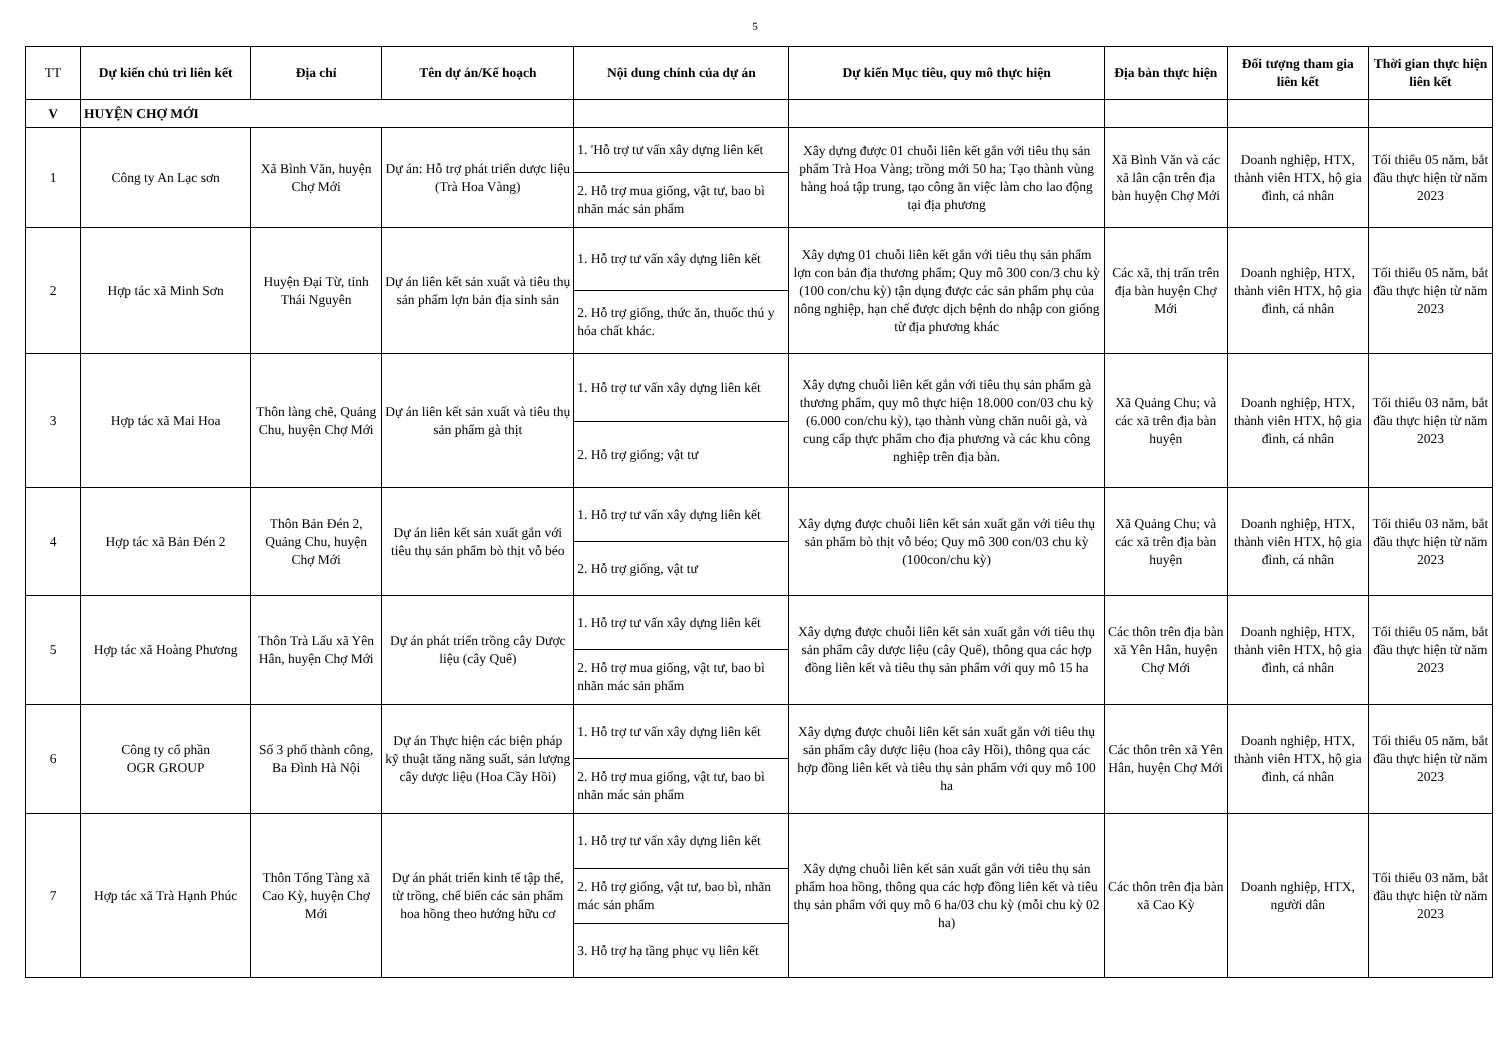5
| TT | Dự kiến chủ trì liên kết | Địa chỉ | Tên dự án/Kế hoạch | Nội dung chính của dự án | Dự kiến Mục tiêu, quy mô thực hiện | Địa bàn thực hiện | Đối tượng tham gia liên kết | Thời gian thực hiện liên kết |
| --- | --- | --- | --- | --- | --- | --- | --- | --- |
| V | HUYỆN CHỢ MỚI | | | | | | | |
| 1 | Công ty An Lạc sơn | Xã Bình Văn, huyện Chợ Mới | Dự án: Hỗ trợ phát triển dược liệu (Trà Hoa Vàng) | 1. 'Hỗ trợ tư vấn xây dựng liên kết | Xây dựng được 01 chuỗi liên kết gắn với tiêu thụ sản phẩm Trà Hoa Vàng; trồng mới 50 ha; Tạo thành vùng hàng hoá tập trung, tạo công ăn việc làm cho lao động tại địa phương | Xã Bình Văn và các xã lân cận trên địa bàn huyện Chợ Mới | Doanh nghiệp, HTX, thành viên HTX, hộ gia đình, cá nhân | Tối thiểu 05 năm, bắt đầu thực hiện từ năm 2023 |
| | | | | 2. Hỗ trợ mua giống, vật tư, bao bì nhãn mác sản phẩm | | | | |
| 2 | Hợp tác xã Minh Sơn | Huyện Đại Từ, tỉnh Thái Nguyên | Dự án liên kết sản xuất và tiêu thụ sản phẩm lợn bản địa sinh sản | 1. Hỗ trợ tư vấn xây dựng liên kết | Xây dựng 01 chuỗi liên kết gắn với tiêu thụ sản phẩm lợn con bản địa thương phẩm; Quy mô 300 con/3 chu kỳ (100 con/chu kỳ) tận dụng được các sản phẩm phụ của nông nghiệp, hạn chế được dịch bệnh do nhập con giống từ địa phương khác | Các xã, thị trấn trên địa bàn huyện Chợ Mới | Doanh nghiệp, HTX, thành viên HTX, hộ gia đình, cá nhân | Tối thiểu 05 năm, bắt đầu thực hiện từ năm 2023 |
| | | | | 2. Hỗ trợ giống, thức ăn, thuốc thú y hóa chất khác. | | | | |
| 3 | Hợp tác xã Mai Hoa | Thôn làng chẽ, Quảng Chu, huyện Chợ Mới | Dự án liên kết sản xuất và tiêu thụ sản phẩm gà thịt | 1. Hỗ trợ tư vấn xây dựng liên kết | Xây dựng chuỗi liên kết gắn với tiêu thụ sản phẩm gà thương phẩm, quy mô thực hiện 18.000 con/03 chu kỳ (6.000 con/chu kỳ), tạo thành vùng chăn nuôi gà, và cung cấp thực phẩm cho địa phương và các khu công nghiệp trên địa bàn. | Xã Quảng Chu; và các xã trên địa bàn huyện | Doanh nghiệp, HTX, thành viên HTX, hộ gia đình, cá nhân | Tối thiểu 03 năm, bắt đầu thực hiện từ năm 2023 |
| | | | | 2. Hỗ trợ giống; vật tư | | | | |
| 4 | Hợp tác xã Bản Đén 2 | Thôn Bản Đén 2, Quảng Chu, huyện Chợ Mới | Dự án liên kết sản xuất gắn với tiêu thụ sản phẩm bò thịt vỗ béo | 1. Hỗ trợ tư vấn xây dựng liên kết | Xây dựng được chuỗi liên kết sản xuất gắn với tiêu thụ sản phẩm bò thịt vỗ béo; Quy mô 300 con/03 chu kỳ (100con/chu kỳ) | Xã Quảng Chu; và các xã trên địa bàn huyện | Doanh nghiệp, HTX, thành viên HTX, hộ gia đình, cá nhân | Tối thiểu 03 năm, bắt đầu thực hiện từ năm 2023 |
| | | | | 2. Hỗ trợ giống, vật tư | | | | |
| 5 | Hợp tác xã Hoàng Phương | Thôn Trà Lấu xã Yên Hân, huyện Chợ Mới | Dự án phát triển trồng cây Dược liệu (cây Quế) | 1. Hỗ trợ tư vấn xây dựng liên kết | Xây dựng được chuỗi liên kết sản xuất gắn với tiêu thụ sản phẩm cây dược liệu (cây Quế), thông qua các hợp đồng liên kết và tiêu thụ sản phẩm với quy mô 15 ha | Các thôn trên địa bàn xã Yên Hân, huyện Chợ Mới | Doanh nghiệp, HTX, thành viên HTX, hộ gia đình, cá nhân | Tối thiểu 05 năm, bắt đầu thực hiện từ năm 2023 |
| | | | | 2. Hỗ trợ mua giống, vật tư, bao bì nhãn mác sản phẩm | | | | |
| 6 | Công ty cổ phần OGR GROUP | Số 3 phố thành công, Ba Đình Hà Nội | Dự án Thực hiện các biện pháp kỹ thuật tăng năng suất, sản lượng cây dược liệu (Hoa Cầy Hồi) | 1. Hỗ trợ tư vấn xây dựng liên kết | Xây dựng được chuỗi liên kết sản xuất gắn với tiêu thụ sản phẩm cây dược liệu (hoa cây Hồi), thông qua các hợp đồng liên kết và tiêu thụ sản phẩm với quy mô 100 ha | Các thôn trên xã Yên Hân, huyện Chợ Mới | Doanh nghiệp, HTX, thành viên HTX, hộ gia đình, cá nhân | Tối thiểu 05 năm, bắt đầu thực hiện từ năm 2023 |
| | | | | 2. Hỗ trợ mua giống, vật tư, bao bì nhãn mác sản phẩm | | | | |
| 7 | Hợp tác xã Trà Hạnh Phúc | Thôn Tổng Tàng xã Cao Kỳ, huyện Chợ Mới | Dự án phát triển kinh tế tập thể, từ trồng, chế biến các sản phẩm hoa hồng theo hướng hữu cơ | 1. Hỗ trợ tư vấn xây dựng liên kết | Xây dựng chuỗi liên kết sản xuất gắn với tiêu thụ sản phẩm hoa hồng, thông qua các hợp đồng liên kết và tiêu thụ sản phẩm với quy mô 6 ha/03 chu kỳ (mỗi chu kỳ 02 ha) | Các thôn trên địa bàn xã Cao Kỳ | Doanh nghiệp, HTX, người dân | Tối thiểu 03 năm, bắt đầu thực hiện từ năm 2023 |
| | | | | 2. Hỗ trợ giống, vật tư, bao bì, nhãn mác sản phẩm | | | | |
| | | | | 3. Hỗ trợ hạ tầng phục vụ liên kết | | | | |